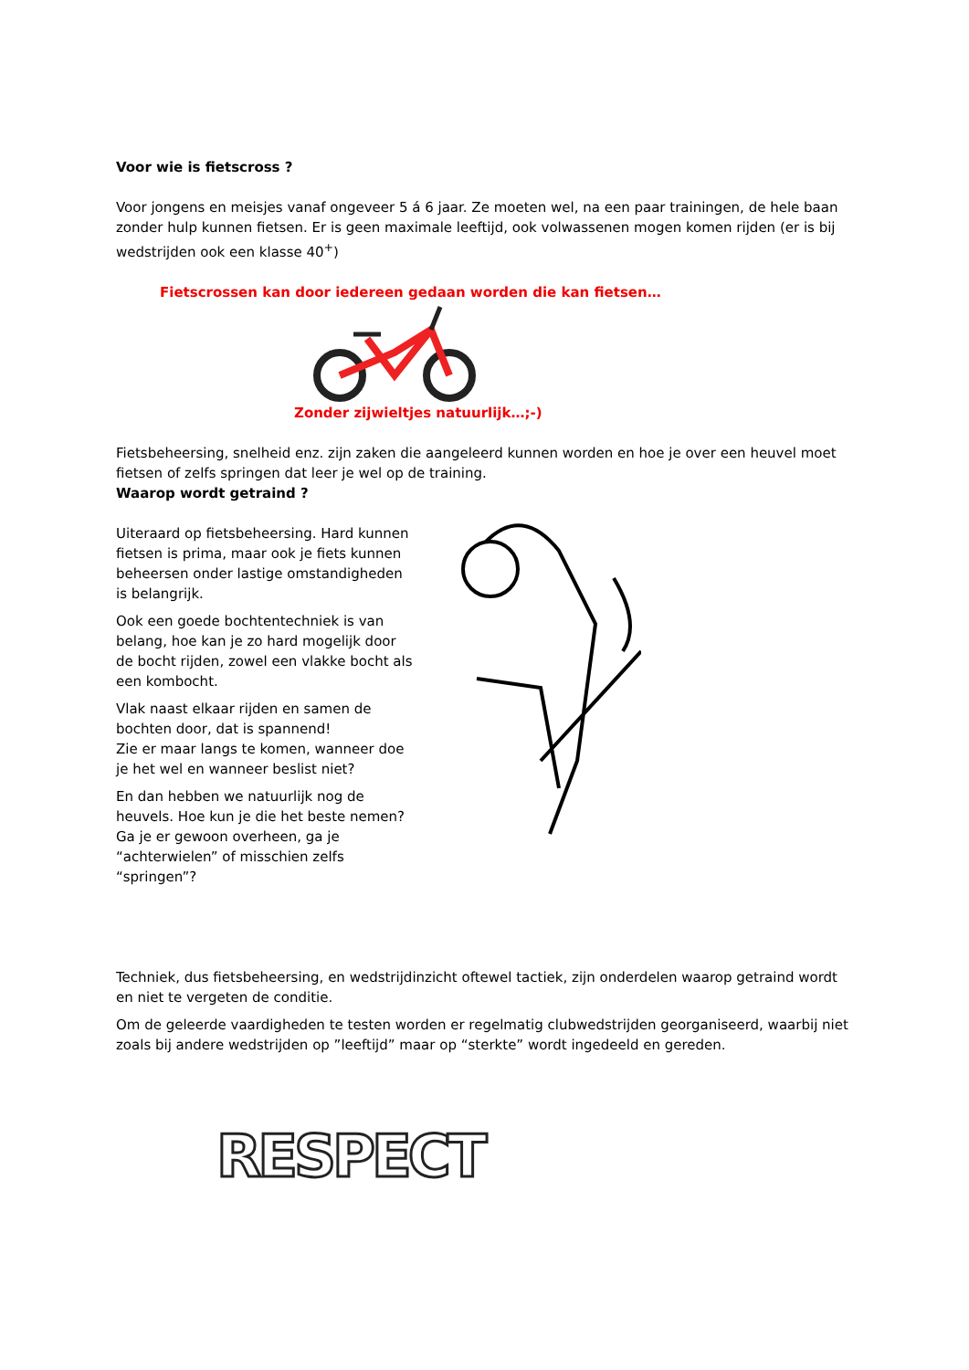Voor wie is fietscross ?
Voor jongens en meisjes vanaf ongeveer 5 á 6 jaar. Ze moeten wel, na een paar trainingen, de hele baan zonder hulp kunnen fietsen. Er is geen maximale leeftijd, ook volwassenen mogen komen rijden (er is bij wedstrijden ook een klasse 40<sup>+</sup>)
Fietscrossen kan door iedereen gedaan worden die kan fietsen…
Zonder zijwieltjes natuurlijk…;-)
Fietsbeheersing, snelheid enz. zijn zaken die aangeleerd kunnen worden en hoe je over een heuvel moet fietsen of zelfs springen dat leer je wel op de training.
Waarop wordt getraind ?
Uiteraard op fietsbeheersing. Hard kunnen fietsen is prima, maar ook je fiets kunnen beheersen onder lastige omstandigheden is belangrijk.
Ook een goede bochtentechniek is van belang, hoe kan je zo hard mogelijk door de bocht rijden, zowel een vlakke bocht als een kombocht.
Vlak naast elkaar rijden en samen de bochten door, dat is spannend!
Zie er maar langs te komen, wanneer doe je het wel en wanneer beslist niet?
En dan hebben we natuurlijk nog de heuvels. Hoe kun je die het beste nemen? Ga je er gewoon overheen, ga je “achterwielen” of misschien zelfs “springen”?
Techniek, dus fietsbeheersing, en wedstrijdinzicht oftewel tactiek, zijn onderdelen waarop getraind wordt en niet te vergeten de conditie.
Om de geleerde vaardigheden te testen worden er regelmatig clubwedstrijden georganiseerd, waarbij niet zoals bij andere wedstrijden op ”leeftijd” maar op “sterkte” wordt ingedeeld en gereden.
RESPECT